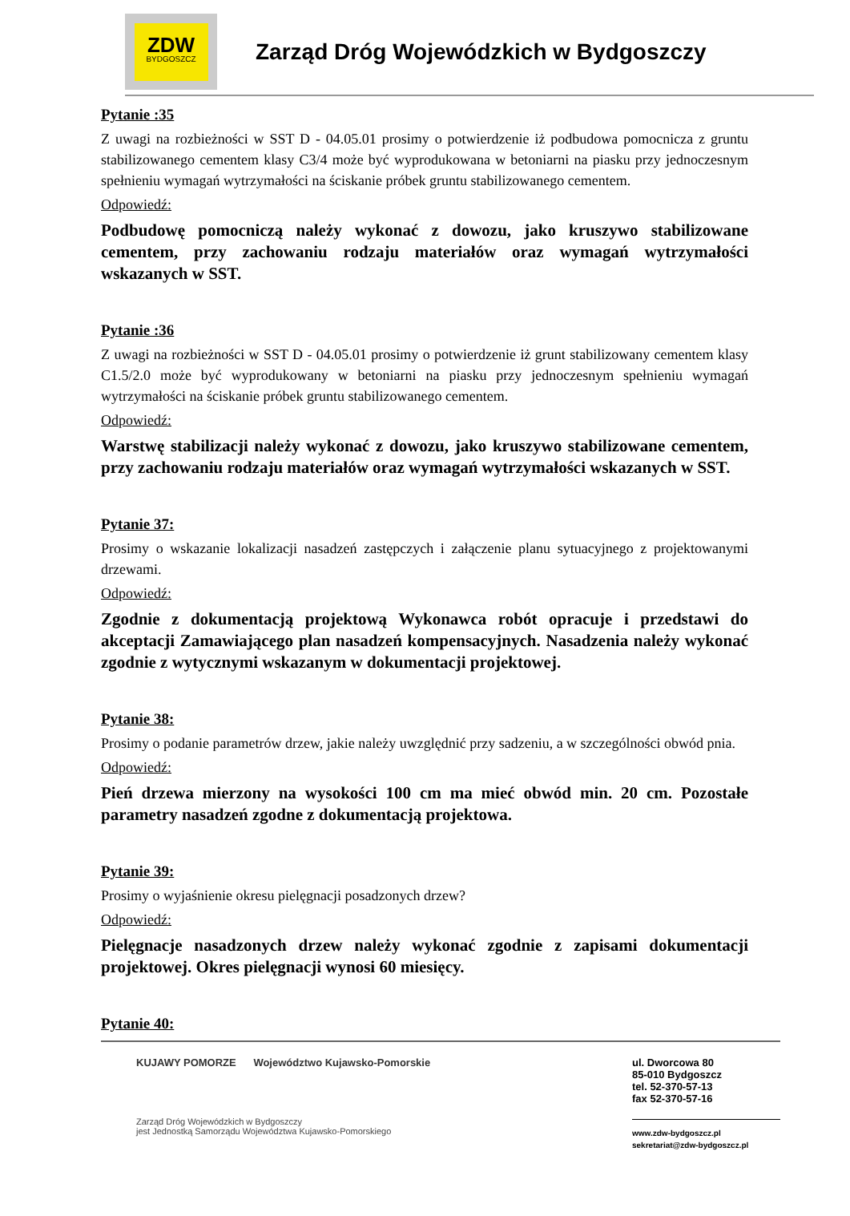ZDW
BYDGOSZCZ
Zarząd Dróg Wojewódzkich w Bydgoszczy
Pytanie :35
Z uwagi na rozbieżności w SST D - 04.05.01 prosimy o potwierdzenie iż podbudowa pomocnicza z gruntu stabilizowanego cementem klasy C3/4 może być wyprodukowana w betoniarni na piasku przy jednoczesnym spełnieniu wymagań wytrzymałości na ściskanie próbek gruntu stabilizowanego cementem.
Odpowiedź:
Podbudowę pomocniczą należy wykonać z dowozu, jako kruszywo stabilizowane cementem, przy zachowaniu rodzaju materiałów oraz wymagań wytrzymałości wskazanych w SST.
Pytanie :36
Z uwagi na rozbieżności w SST D - 04.05.01 prosimy o potwierdzenie iż grunt stabilizowany cementem klasy C1.5/2.0 może być wyprodukowany w betoniarni na piasku przy jednoczesnym spełnieniu wymagań wytrzymałości na ściskanie próbek gruntu stabilizowanego cementem.
Odpowiedź:
Warstwę stabilizacji należy wykonać z dowozu, jako kruszywo stabilizowane cementem, przy zachowaniu rodzaju materiałów oraz wymagań wytrzymałości wskazanych w SST.
Pytanie 37:
Prosimy o wskazanie lokalizacji nasadzeń zastępczych i załączenie planu sytuacyjnego z projektowanymi drzewami.
Odpowiedź:
Zgodnie z dokumentacją projektową Wykonawca robót opracuje i przedstawi do akceptacji Zamawiającego plan nasadzeń kompensacyjnych. Nasadzenia należy wykonać zgodnie z wytycznymi wskazanym w dokumentacji projektowej.
Pytanie 38:
Prosimy o podanie parametrów drzew, jakie należy uwzględnić przy sadzeniu, a w szczególności obwód pnia.
Odpowiedź:
Pień drzewa mierzony na wysokości 100 cm ma mieć obwód min. 20 cm. Pozostałe parametry nasadzeń zgodne z dokumentacją projektowa.
Pytanie 39:
Prosimy o wyjaśnienie okresu pielęgnacji posadzonych drzew?
Odpowiedź:
Pielęgnacje nasadzonych drzew należy wykonać zgodnie z zapisami dokumentacji projektowej. Okres pielęgnacji wynosi 60 miesięcy.
Pytanie 40:
KUJAWY POMORZE Województwo Kujawsko-Pomorskie
Zarząd Dróg Wojewódzkich w Bydgoszczy
jest Jednostką Samorządu Województwa Kujawsko-Pomorskiego
ul. Dworcowa 80
85-010 Bydgoszcz
tel. 52-370-57-13
fax 52-370-57-16
www.zdw-bydgoszcz.pl
sekretariat@zdw-bydgoszcz.pl